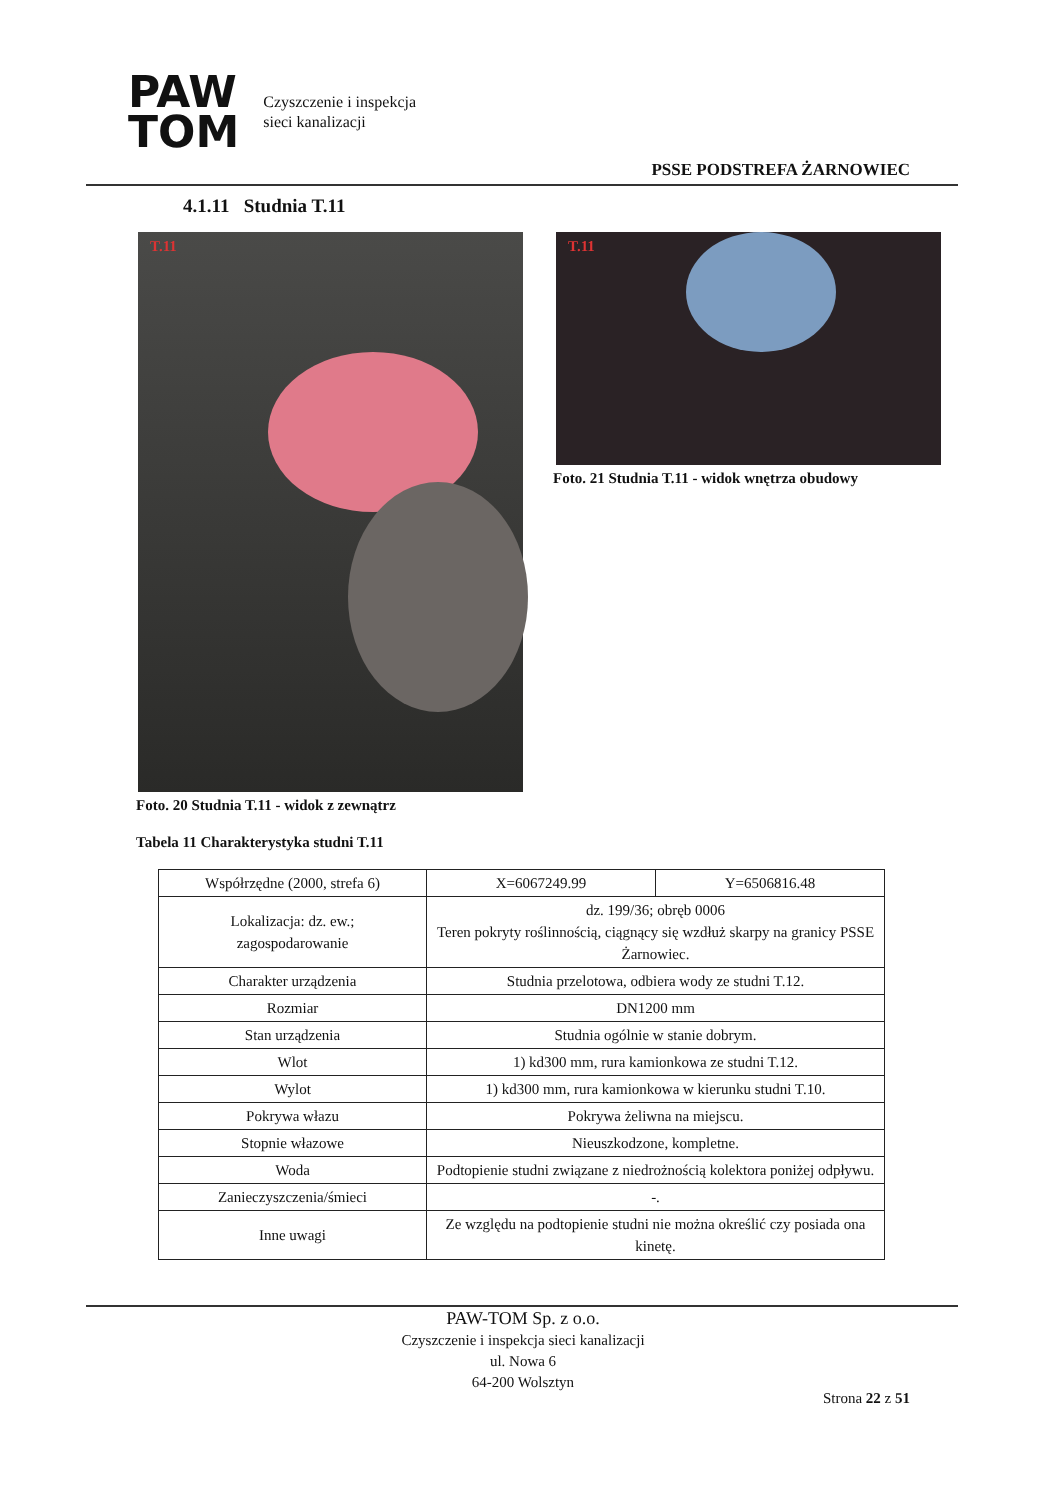PAW
TOM
Czyszczenie i inspekcja
sieci kanalizacji
PSSE PODSTREFA ŻARNOWIEC
4.1.11 Studnia T.11
T.11 T.11
Foto. 21 Studnia T.11 - widok wnętrza obudowy
Foto. 20 Studnia T.11 - widok z zewnątrz
Tabela 11 Charakterystyka studni T.11
| Współrzędne (2000, strefa 6) | X=6067249.99 | Y=6506816.48 |
| Lokalizacja: dz. ew.; zagospodarowanie | dz. 199/36; obręb 0006 Teren pokryty roślinnością, ciągnący się wzdłuż skarpy na granicy PSSE Żarnowiec. | |
| Charakter urządzenia | Studnia przelotowa, odbiera wody ze studni T.12. | |
| Rozmiar | DN1200 mm | |
| Stan urządzenia | Studnia ogólnie w stanie dobrym. | |
| Wlot | 1) kd300 mm, rura kamionkowa ze studni T.12. | |
| Wylot | 1) kd300 mm, rura kamionkowa w kierunku studni T.10. | |
| Pokrywa włazu | Pokrywa żeliwna na miejscu. | |
| Stopnie włazowe | Nieuszkodzone, kompletne. | |
| Woda | Podtopienie studni związane z niedrożnością kolektora poniżej odpływu. | |
| Zanieczyszczenia/śmieci | -. | |
| Inne uwagi | Ze względu na podtopienie studni nie można określić czy posiada ona kinetę. | |
PAW-TOM Sp. z o.o.
Czyszczenie i inspekcja sieci kanalizacji
ul. Nowa 6
64-200 Wolsztyn
Strona 22 z 51